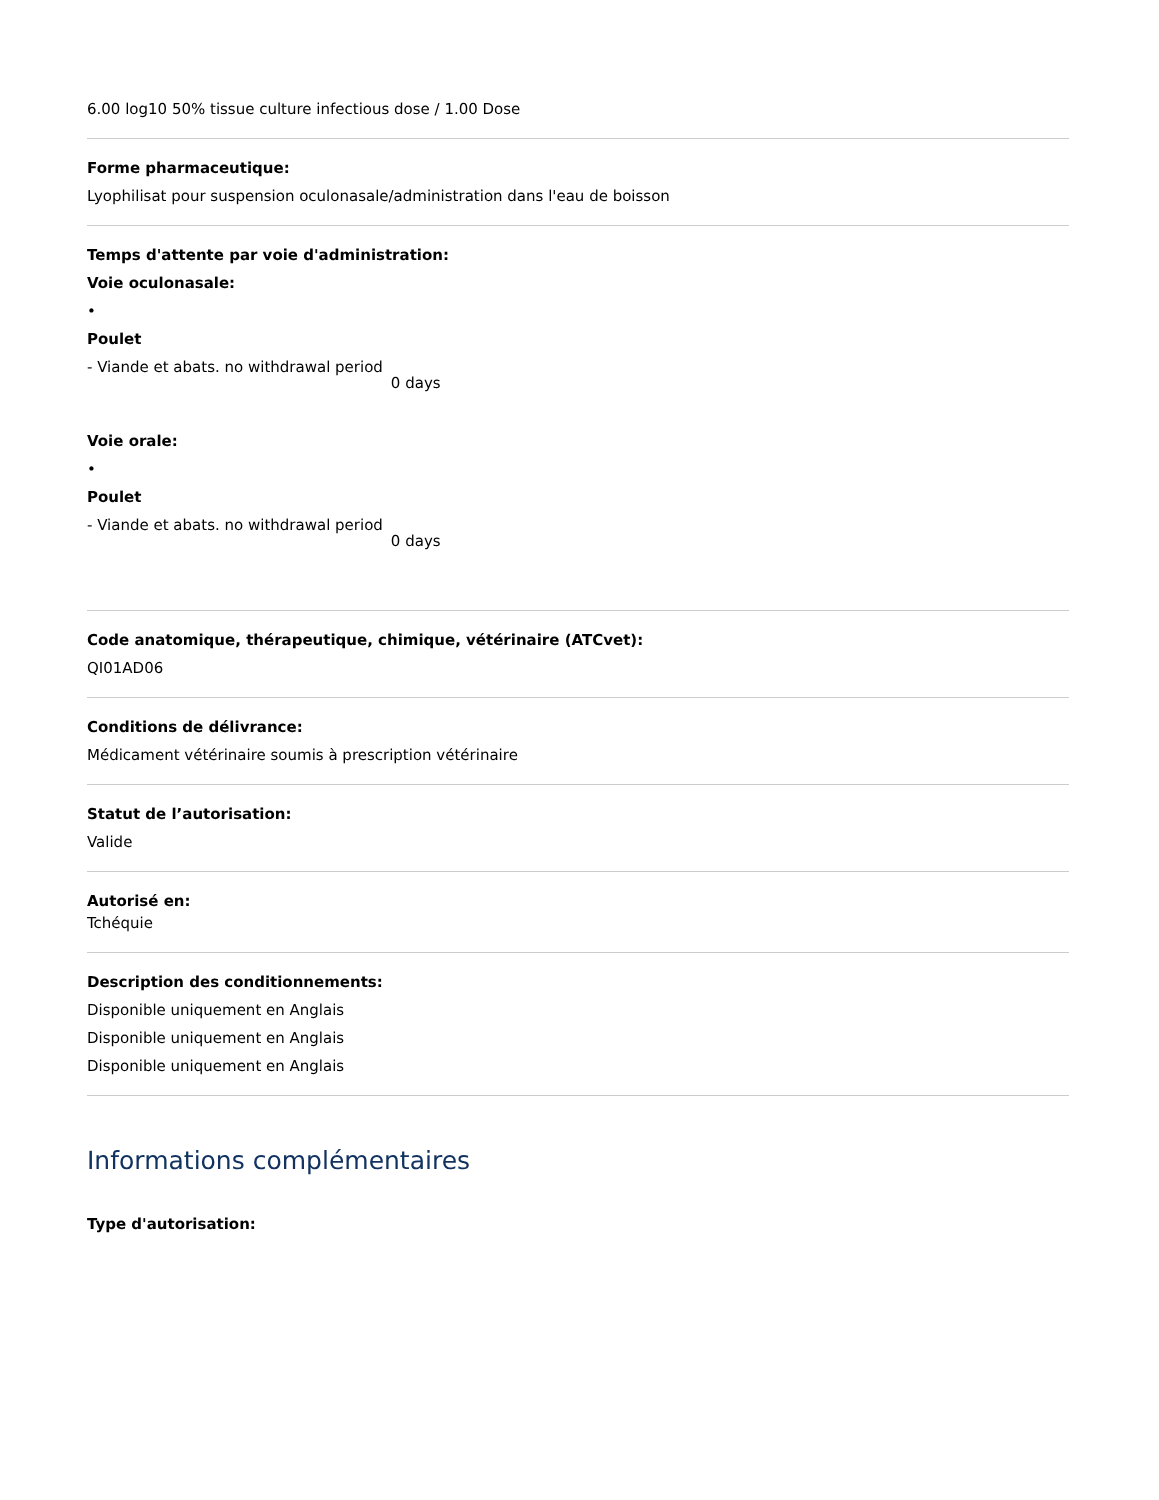6.00 log10 50% tissue culture infectious dose / 1.00 Dose
Forme pharmaceutique:
Lyophilisat pour suspension oculonasale/administration dans l'eau de boisson
Temps d'attente par voie d'administration:
Voie oculonasale:
•
Poulet
- Viande et abats. no withdrawal period 0 days
Voie orale:
•
Poulet
- Viande et abats. no withdrawal period 0 days
Code anatomique, thérapeutique, chimique, vétérinaire (ATCvet):
QI01AD06
Conditions de délivrance:
Médicament vétérinaire soumis à prescription vétérinaire
Statut de l’autorisation:
Valide
Autorisé en:
Tchéquie
Description des conditionnements:
Disponible uniquement en Anglais
Disponible uniquement en Anglais
Disponible uniquement en Anglais
Informations complémentaires
Type d'autorisation: